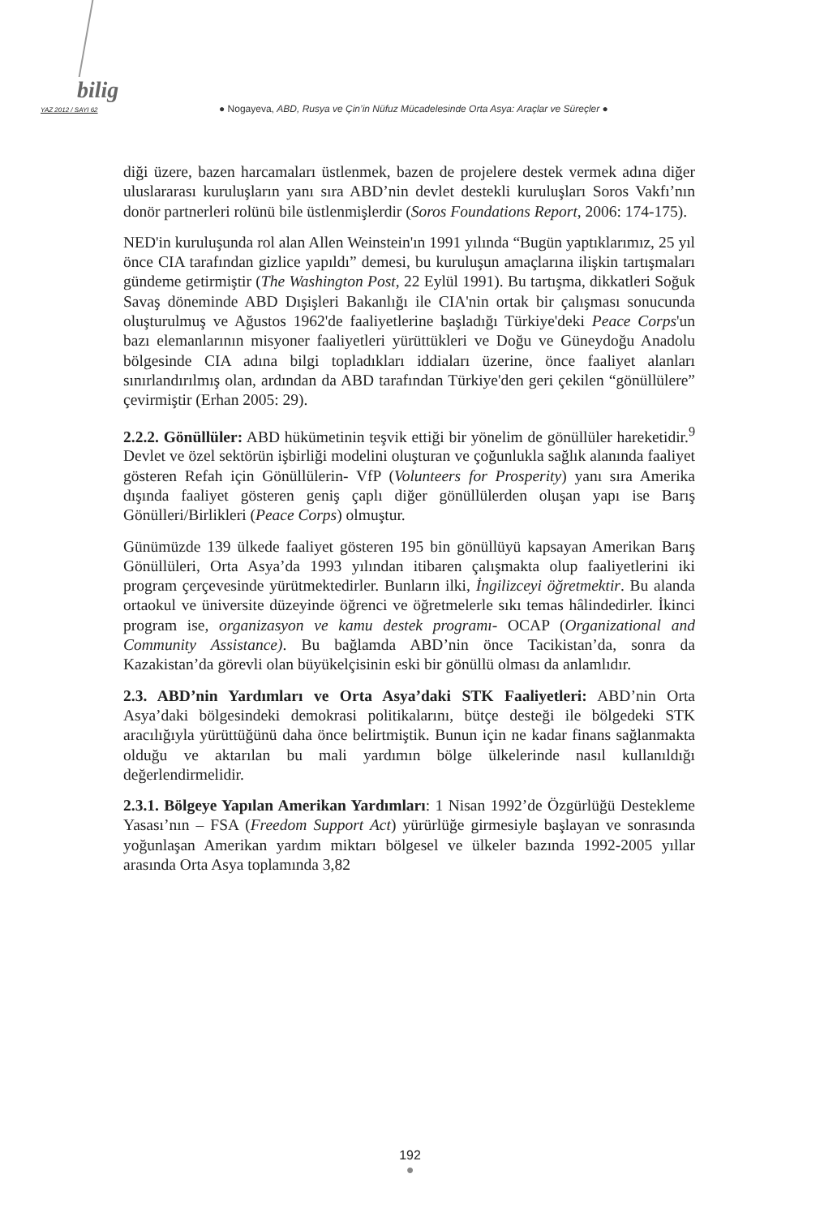bilig
YAZ 2012 / SAYI 62 ● Nogayeva, ABD, Rusya ve Çin’in Nüfuz Mücadelesinde Orta Asya: Araçlar ve Süreçler ●
diği üzere, bazen harcamaları üstlenmek, bazen de projelere destek vermek adına diğer uluslararası kuruluşların yanı sıra ABD’nin devlet destekli kuruluşları Soros Vakfı’nın donör partnerleri rolünü bile üstlenmişlerdir (Soros Foundations Report, 2006: 174-175).
NED'in kuruluşunda rol alan Allen Weinstein'ın 1991 yılında “Bugün yaptıklarımız, 25 yıl önce CIA tarafından gizlice yapıldı” demesi, bu kuruluşun amaçlarına ilişkin tartışmaları gündeme getirmiştir (The Washington Post, 22 Eylül 1991). Bu tartışma, dikkatleri Soğuk Savaş döneminde ABD Dışişleri Bakanlığı ile CIA'nin ortak bir çalışması sonucunda oluşturulmuş ve Ağustos 1962'de faaliyetlerine başladığı Türkiye'deki Peace Corps'un bazı elemanlarının misyoner faaliyetleri yürüttükleri ve Doğu ve Güneydoğu Anadolu bölgesinde CIA adına bilgi topladıkları iddiaları üzerine, önce faaliyet alanları sınırlandırılmış olan, ardından da ABD tarafından Türkiye'den geri çekilen “gönüllülere” çevirmiştir (Erhan 2005: 29).
2.2.2. Gönüllüler: ABD hükümetinin teşvik ettiği bir yönelim de gönüllüler hareketidir.<sup>9</sup> Devlet ve özel sektörün işbirliği modelini oluşturan ve çoğunlukla sağlık alanında faaliyet gösteren Refah için Gönüllülerin- VfP (Volunteers for Prosperity) yanı sıra Amerika dışında faaliyet gösteren geniş çaplı diğer gönüllülerden oluşan yapı ise Barış Gönülleri/Birlikleri (Peace Corps) olmuştur.
Günümüzde 139 ülkede faaliyet gösteren 195 bin gönüllüyü kapsayan Amerikan Barış Gönüllüleri, Orta Asya’da 1993 yılından itibaren çalışmakta olup faaliyetlerini iki program çerçevesinde yürütmektedirler. Bunların ilki, İngilizceyi öğretmektir. Bu alanda ortaokul ve üniversite düzeyinde öğrenci ve öğretmelerle sıkı temas hâlindedirler. İkinci program ise, organizasyon ve kamu destek programı- OCAP (Organizational and Community Assistance). Bu bağlamda ABD’nin önce Tacikistan’da, sonra da Kazakistan’da görevli olan büyükelçisinin eski bir gönüllü olması da anlamlıdır.
2.3. ABD’nin Yardımları ve Orta Asya’daki STK Faaliyetleri: ABD’nin Orta Asya’daki bölgesindeki demokrasi politikalarını, bütçe desteği ile bölgedeki STK aracılığıyla yürüttüğünü daha önce belirtmiştik. Bunun için ne kadar finans sağlanmakta olduğu ve aktarılan bu mali yardımın bölge ülkelerinde nasıl kullanıldığı değerlendirmelidir.
2.3.1. Bölgeye Yapılan Amerikan Yardımları: 1 Nisan 1992’de Özgürlüğü Destekleme Yasası’nın – FSA (Freedom Support Act) yürürlüğe girmesiyle başlayan ve sonrasında yoğunlaşan Amerikan yardım miktarı bölgesel ve ülkeler bazında 1992-2005 yıllar arasında Orta Asya toplamında 3,82
192
●